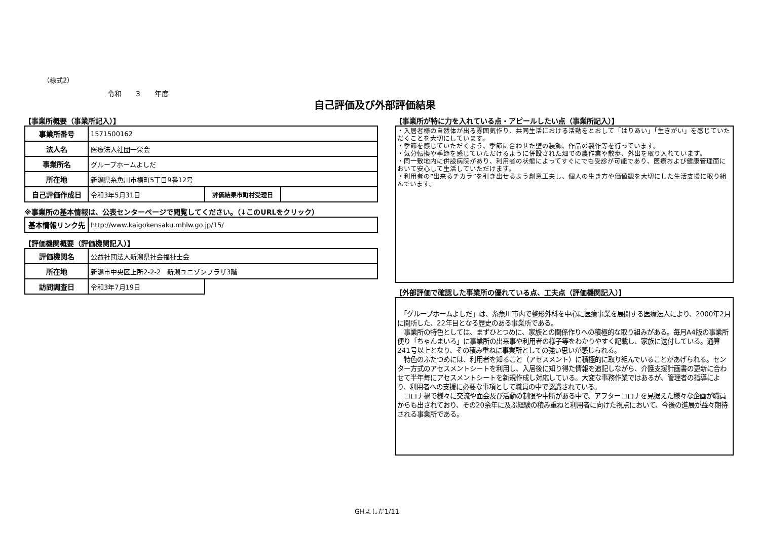（様式2）
令和　　3　　年度
自己評価及び外部評価結果
【事業所概要（事業所記入）】
| 事業所番号 | 1571500162 | | |
| 法人名 | 医療法人社団一栄会 | | |
| 事業所名 | グループホームよしだ | | |
| 所在地 | 新潟県糸魚川市横町5丁目9番12号 | | |
| 自己評価作成日 | 令和3年5月31日 | 評価結果市町村受理日 | |
※事業所の基本情報は、公表センターページで閲覧してください。（↓このURLをクリック）
| 基本情報リンク先 | http://www.kaigokensaku.mhlw.go.jp/15/ |
【評価機関概要（評価機関記入）】
| 評価機関名 | 公益社団法人新潟県社会福祉士会 | |
| 所在地 | 新潟市中央区上所2-2-2 新潟ユニゾンプラザ3階 | |
| 訪問調査日 | 令和3年7月19日 | |
【事業所が特に力を入れている点・アピールしたい点（事業所記入）】
・入居者様の自然体が出る雰囲気作り、共同生活における活動をとおして「はりあい」「生きがい」を感じていただくことを大切にしています。
・季節を感じていただくよう、季節に合わせた壁の装飾、作品の製作等を行っています。
・気分転換や季節を感じていただけるように併設された畑での農作業や散歩、外出を取り入れています。
・同一敷地内に併設病院があり、利用者の状態によってすぐにでも受診が可能であり、医療および健康管理面において安心して生活していただけます。
・利用者の”出来るチカラ”を引き出せるよう創意工夫し、個人の生き方や価値観を大切にした生活支援に取り組んでいます。
【外部評価で確認した事業所の優れている点、工夫点（評価機関記入）】
　「グループホームよしだ」は、糸魚川市内で整形外科を中心に医療事業を展開する医療法人により、2000年2月に開所した、22年目となる歴史のある事業所である。
　事業所の特色としては、まずひとつめに、家族との関係作りへの積極的な取り組みがある。毎月A4版の事業所便り「ちゃんまいろ」に事業所の出来事や利用者の様子等をわかりやすく記載し、家族に送付している。通算241号以上となり、その積み重ねに事業所としての強い思いが感じられる。
　特色のふたつめには、利用者を知ること（アセスメント）に積極的に取り組んでいることがあげられる。センター方式のアセスメントシートを利用し、入居後に知り得た情報を追記しながら、介護支援計画書の更新に合わせて半年毎にアセスメントシートを新規作成し対応している。大変な事務作業ではあるが、管理者の指導により、利用者への支援に必要な事項として職員の中で認識されている。
　コロナ禍で様々に交流や面会及び活動の制限や中断がある中で、アフターコロナを見据えた様々な企画が職員からも出されており、その20余年に及ぶ経験の積み重ねと利用者に向けた視点において、今後の進展が益々期待される事業所である。
GHよしだ1/11